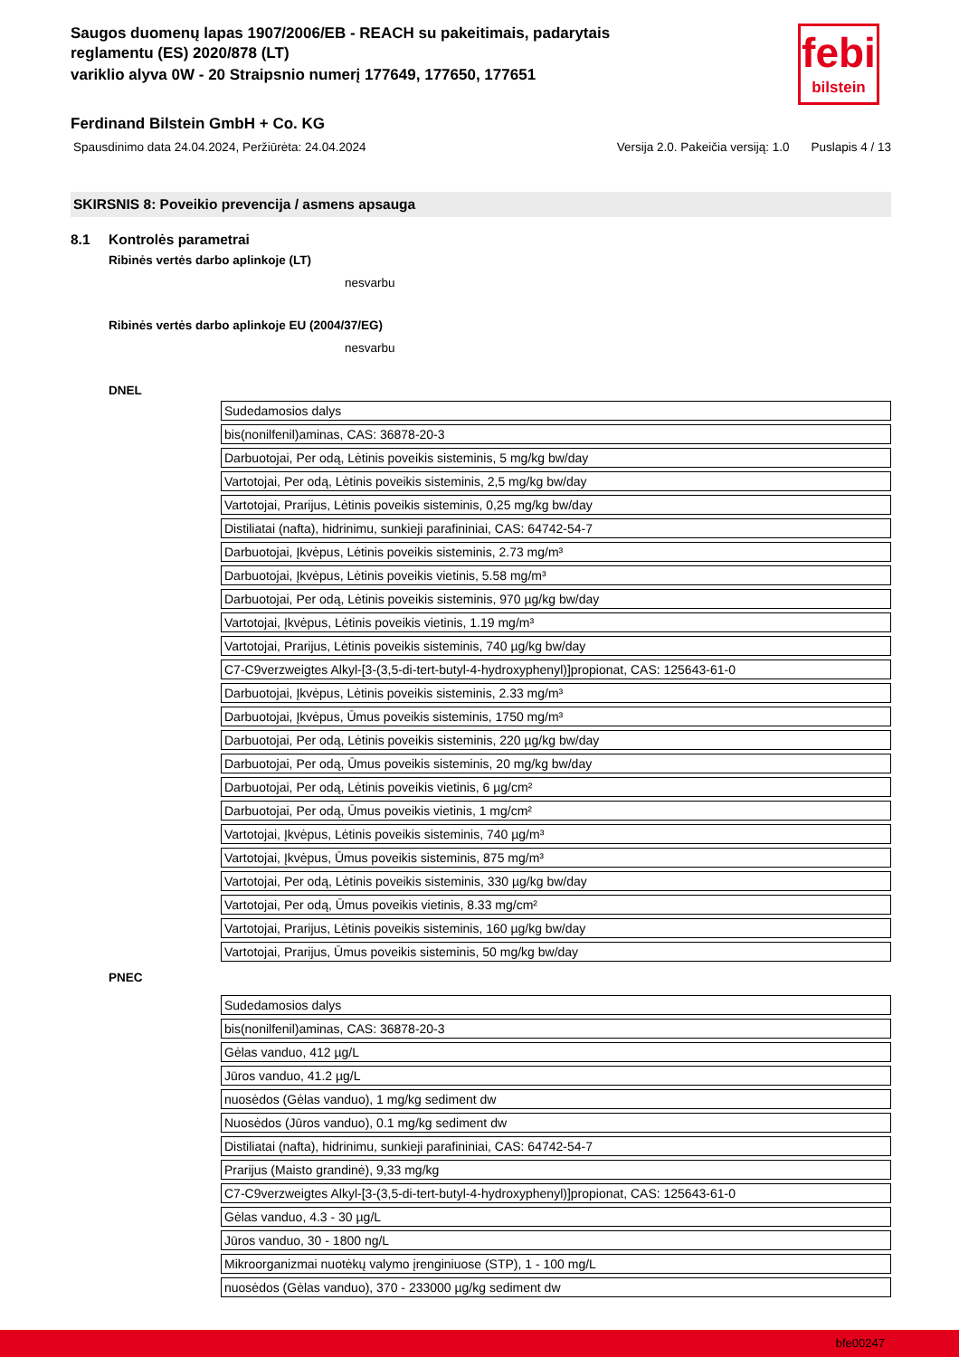febi
bilstein
Saugos duomenų lapas 1907/2006/EB - REACH su pakeitimais, padarytais reglamentu (ES) 2020/878 (LT)
variklio alyva 0W - 20 Straipsnio numerį 177649, 177650, 177651
Ferdinand Bilstein GmbH + Co. KG
Spausdinimo data 24.04.2024, Peržiūrėta: 24.04.2024 Versija 2.0. Pakeičia versiją: 1.0 Puslapis 4 / 13
SKIRSNIS 8: Poveikio prevencija / asmens apsauga
8.1 Kontrolės parametrai
Ribinės vertės darbo aplinkoje (LT)
nesvarbu
Ribinės vertės darbo aplinkoje EU (2004/37/EG)
nesvarbu
DNEL
| Sudedamosios dalys |
| bis(nonilfenil)aminas, CAS: 36878-20-3 |
| Darbuotojai, Per odą, Lėtinis poveikis sisteminis, 5 mg/kg bw/day |
| Vartotojai, Per odą, Lėtinis poveikis sisteminis, 2,5 mg/kg bw/day |
| Vartotojai, Prarijus, Lėtinis poveikis sisteminis, 0,25 mg/kg bw/day |
| Distiliatai (nafta), hidrinimu, sunkieji parafininiai, CAS: 64742-54-7 |
| Darbuotojai, Įkvėpus, Lėtinis poveikis sisteminis, 2.73 mg/m³ |
| Darbuotojai, Įkvėpus, Lėtinis poveikis vietinis, 5.58 mg/m³ |
| Darbuotojai, Per odą, Lėtinis poveikis sisteminis, 970 µg/kg bw/day |
| Vartotojai, Įkvėpus, Lėtinis poveikis vietinis, 1.19 mg/m³ |
| Vartotojai, Prarijus, Lėtinis poveikis sisteminis, 740 µg/kg bw/day |
| C7-C9verzweigtes Alkyl-[3-(3,5-di-tert-butyl-4-hydroxyphenyl)]propionat, CAS: 125643-61-0 |
| Darbuotojai, Įkvėpus, Lėtinis poveikis sisteminis, 2.33 mg/m³ |
| Darbuotojai, Įkvėpus, Ūmus poveikis sisteminis, 1750 mg/m³ |
| Darbuotojai, Per odą, Lėtinis poveikis sisteminis, 220 µg/kg bw/day |
| Darbuotojai, Per odą, Ūmus poveikis sisteminis, 20 mg/kg bw/day |
| Darbuotojai, Per odą, Lėtinis poveikis vietinis, 6 µg/cm² |
| Darbuotojai, Per odą, Ūmus poveikis vietinis, 1 mg/cm² |
| Vartotojai, Įkvėpus, Lėtinis poveikis sisteminis, 740 µg/m³ |
| Vartotojai, Įkvėpus, Ūmus poveikis sisteminis, 875 mg/m³ |
| Vartotojai, Per odą, Lėtinis poveikis sisteminis, 330 µg/kg bw/day |
| Vartotojai, Per odą, Ūmus poveikis vietinis, 8.33 mg/cm² |
| Vartotojai, Prarijus, Lėtinis poveikis sisteminis, 160 µg/kg bw/day |
| Vartotojai, Prarijus, Ūmus poveikis sisteminis, 50 mg/kg bw/day |
PNEC
| Sudedamosios dalys |
| bis(nonilfenil)aminas, CAS: 36878-20-3 |
| Gėlas vanduo, 412 µg/L |
| Jūros vanduo, 41.2 µg/L |
| nuosėdos (Gėlas vanduo), 1 mg/kg sediment dw |
| Nuosėdos (Jūros vanduo), 0.1 mg/kg sediment dw |
| Distiliatai (nafta), hidrinimu, sunkieji parafininiai, CAS: 64742-54-7 |
| Prarijus (Maisto grandinė), 9,33 mg/kg |
| C7-C9verzweigtes Alkyl-[3-(3,5-di-tert-butyl-4-hydroxyphenyl)]propionat, CAS: 125643-61-0 |
| Gėlas vanduo, 4.3 - 30 µg/L |
| Jūros vanduo, 30 - 1800 ng/L |
| Mikroorganizmai nuotėkų valymo įrenginiuose (STP), 1 - 100 mg/L |
| nuosėdos (Gėlas vanduo), 370 - 233000 µg/kg sediment dw |
bfe00247